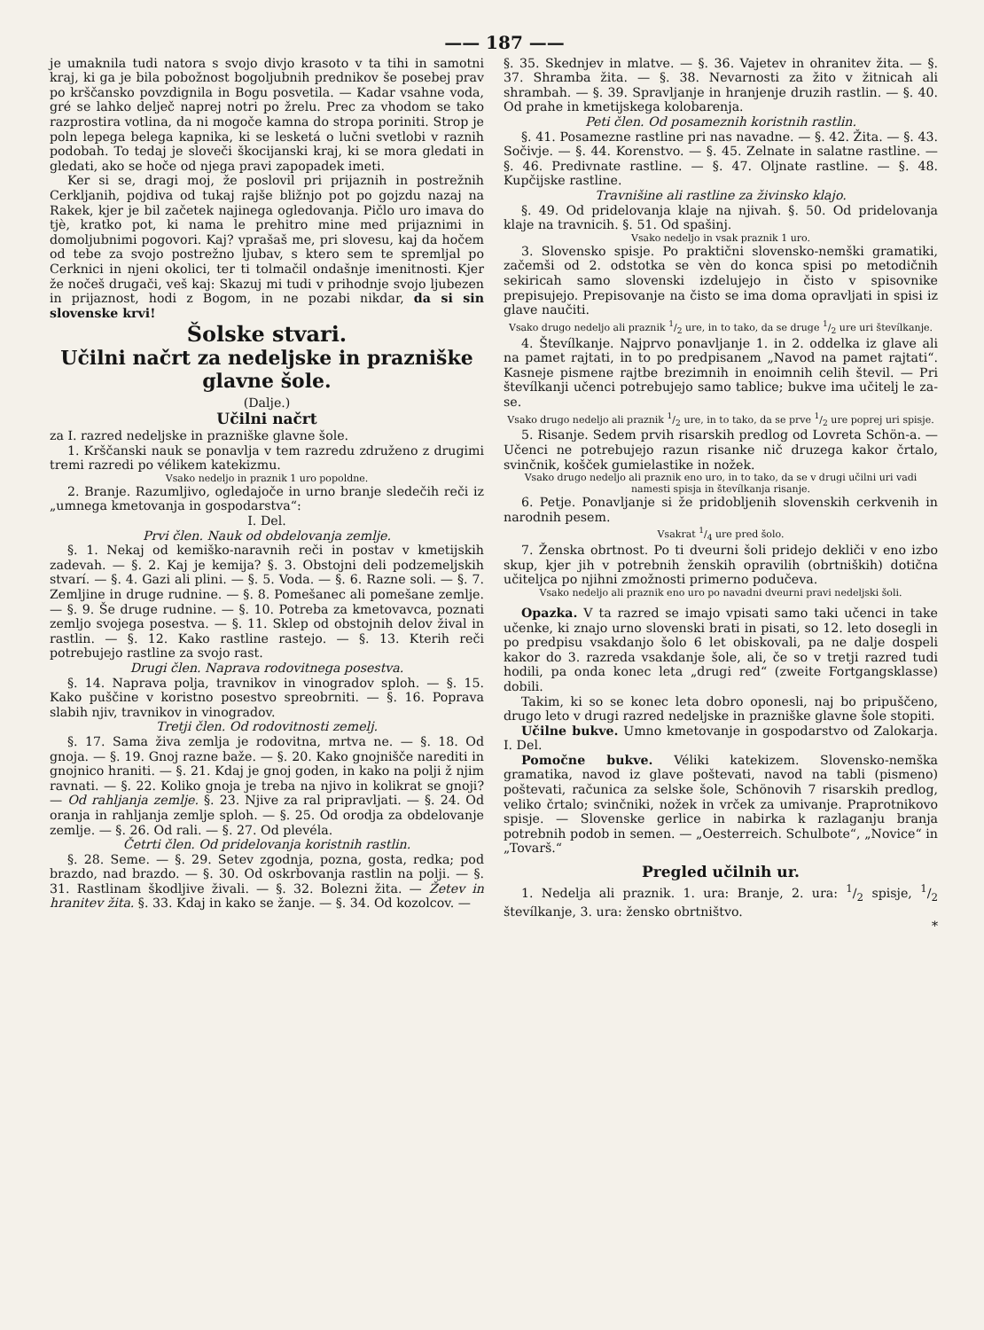—— 187 ——
je umaknila tudi natora s svojo divjo krasoto v ta tihi in samotni kraj, ki ga je bila pobožnost bogoljubnih prednikov še posebej prav po krščansko povzdignila in Bogu posvetila. — Kadar vsahne voda, gré se lahko delječ naprej notri po žrelu. Prec za vhodom se tako razprostira votlina, da ni mogoče kamna do stropa poriniti. Strop je poln lepega belega kapnika, ki se lesketá o lučni svetlobi v raznih podobah. To tedaj je sloveči škocijanski kraj, ki se mora gledati in gledati, ako se hoče od njega pravi zapopadek imeti.
Ker si se, dragi moj, že poslovil pri prijaznih in postrežnih Cerkljanih, pojdiva od tukaj rajše bližnjo pot po gojzdu nazaj na Rakek, kjer je bil začetek najinega ogledovanja. Pičlo uro imava do tjè, kratko pot, ki nama le prehitro mine med prijaznimi in domoljubnimi pogovori. Kaj? vprašaš me, pri slovesu, kaj da hočem od tebe za svojo postrežno ljubav, s ktero sem te spremljal po Cerknici in njeni okolici, ter ti tolmačil ondašnje imenitnosti. Kjer že nočeš drugači, veš kaj: Skazuj mi tudi v prihodnje svojo ljubezen in prijaznost, hodi z Bogom, in ne pozabi nikdar, da si sin slovenske krvi!
Šolske stvari.
Učilni načrt za nedeljske in prazniške glavne šole.
(Dalje.)
Učilni načrt
za I. razred nedeljske in prazniške glavne šole.
1. Krščanski nauk se ponavlja v tem razredu združeno z drugimi tremi razredi po vélikem katekizmu.
Vsako nedeljo in praznik 1 uro popoldne.
2. Branje. Razumljivo, ogledajoče in urno branje sledečih reči iz „umnega kmetovanja in gospodarstva“:
I. Del.
Prvi člen. Nauk od obdelovanja zemlje.
§. 1. Nekaj od kemiško-naravnih reči in postav v kmetijskih zadevah. — §. 2. Kaj je kemija? §. 3. Obstojni deli podzemeljskih stvarí. — §. 4. Gazi ali plini. — §. 5. Voda. — §. 6. Razne soli. — §. 7. Zemljine in druge rudnine. — §. 8. Pomešanec ali pomešane zemlje. — §. 9. Še druge rudnine. — §. 10. Potreba za kmetovavca, poznati zemljo svojega posestva. — §. 11. Sklep od obstojnih delov žival in rastlin. — §. 12. Kako rastline rastejo. — §. 13. Kterih reči potrebujejo rastline za svojo rast.
Drugi člen. Naprava rodovitnega posestva.
§. 14. Naprava polja, travnikov in vinogradov sploh. — §. 15. Kako puščine v koristno posestvo spreobrniti. — §. 16. Poprava slabih njiv, travnikov in vinogradov.
Tretji člen. Od rodovitnosti zemelj.
§. 17. Sama živa zemlja je rodovitna, mrtva ne. — §. 18. Od gnoja. — §. 19. Gnoj razne baže. — §. 20. Kako gnojnišče narediti in gnojnico hraniti. — §. 21. Kdaj je gnoj goden, in kako na polji ž njim ravnati. — §. 22. Koliko gnoja je treba na njivo in kolikrat se gnoji? — Od rahljanja zemlje. §. 23. Njive za ral pripravljati. — §. 24. Od oranja in rahljanja zemlje sploh. — §. 25. Od orodja za obdelovanje zemlje. — §. 26. Od rali. — §. 27. Od plevéla.
Četrti člen. Od pridelovanja koristnih rastlin.
§. 28. Seme. — §. 29. Setev zgodnja, pozna, gosta, redka; pod brazdo, nad brazdo. — §. 30. Od oskrbovanja rastlin na polji. — §. 31. Rastlinam škodljive živali. — §. 32. Bolezni žita. — Žetev in hranitev žita. §. 33. Kdaj in kako se žanje. — §. 34. Od kozolcov. —
§. 35. Skednjev in mlatve. — §. 36. Vajetev in ohranitev žita. — §. 37. Shramba žita. — §. 38. Nevarnosti za žito v žitnicah ali shrambah. — §. 39. Spravljanje in hranjenje druzih rastlin. — §. 40. Od prahe in kmetijskega kolobarenja.
Peti člen. Od posameznih koristnih rastlin.
§. 41. Posamezne rastline pri nas navadne. — §. 42. Žita. — §. 43. Sočivje. — §. 44. Korenstvo. — §. 45. Zelnate in salatne rastline. — §. 46. Predivnate rastline. — §. 47. Oljnate rastline. — §. 48. Kupčijske rastline.
Travnišine ali rastline za živinsko klajo.
§. 49. Od pridelovanja klaje na njivah. §. 50. Od pridelovanja klaje na travnicih. §. 51. Od spašinj.
Vsako nedeljo in vsak praznik 1 uro.
3. Slovensko spisje. Po praktični slovensko-nemški gramatiki, začemši od 2. odstotka se vèn do konca spisi po metodičnih sekiricah samo slovenski izdelujejo in čisto v spisovnike prepisujejo. Prepisovanje na čisto se ima doma opravljati in spisi iz glave naučiti.
Vsako drugo nedeljo ali praznik 1/2 ure, in to tako, da se druge 1/2 ure uri števílkanje.
4. Števílkanje. Najprvo ponavljanje 1. in 2. oddelka iz glave ali na pamet rajtati, in to po predpisanem „Navod na pamet rajtati“. Kasneje pismene rajtbe brezimnih in enoimnih celih števil. — Pri števílkanji učenci potrebujejo samo tablice; bukve ima učitelj le za-se.
Vsako drugo nedeljo ali praznik 1/2 ure, in to tako, da se prve 1/2 ure poprej uri spisje.
5. Risanje. Sedem prvih risarskih predlog od Lovreta Schön-a. — Učenci ne potrebujejo razun risanke nič druzega kakor črtalo, svinčnik, košček gumielastike in nožek.
Vsako drugo nedeljo ali praznik eno uro, in to tako, da se v drugi učilni uri vadi namesti spisja in števílkanja risanje.
6. Petje. Ponavljanje si že pridobljenih slovenskih cerkvenih in narodnih pesem.
Vsakrat 1/4 ure pred šolo.
7. Ženska obrtnost. Po ti dveurni šoli pridejo dekliči v eno izbo skup, kjer jih v potrebnih ženskih opravilih (obrtniških) dotična učiteljca po njihni zmožnosti primerno podučeva.
Vsako nedeljo ali praznik eno uro po navadni dveurni pravi nedeljski šoli.
Opazka. V ta razred se imajo vpisati samo taki učenci in take učenke, ki znajo urno slovenski brati in pisati, so 12. leto dosegli in po predpisu vsakdanjo šolo 6 let obiskovali, pa ne dalje dospeli kakor do 3. razreda vsakdanje šole, ali, če so v tretji razred tudi hodili, pa onda konec leta „drugi red“ (zweite Fortgangsklasse) dobili.
Takim, ki so se konec leta dobro oponesli, naj bo pripuščeno, drugo leto v drugi razred nedeljske in prazniške glavne šole stopiti.
Učilne bukve. Umno kmetovanje in gospodarstvo od Zalokarja. I. Del.
Pomočne bukve. Véliki katekizem. Slovensko-nemška gramatika, navod iz glave poštevati, navod na tabli (pismeno) poštevati, računica za selske šole, Schönovih 7 risarskih predlog, veliko črtalo; svinčniki, nožek in vrček za umivanje. Praprotnikovo spisje. — Slovenske gerlice in nabirka k razlaganju branja potrebnih podob in semen. — „Oesterreich. Schulbote“, „Novice“ in „Tovarš.“
Pregled učilnih ur.
1. Nedelja ali praznik. 1. ura: Branje, 2. ura: 1/2 spisje, 1/2 števílkanje, 3. ura: žensko obrtništvo.
*